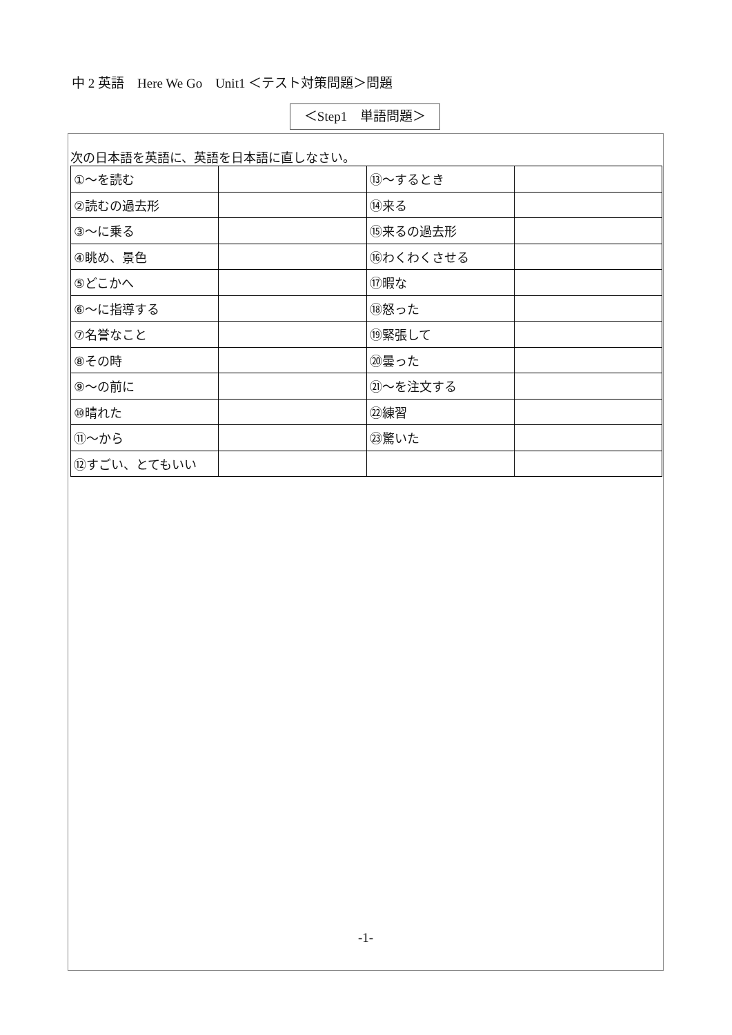中 2 英語　Here We Go　Unit1 ＜テスト対策問題＞問題
＜Step1　単語問題＞
次の日本語を英語に、英語を日本語に直しなさい。
| ①～を読む | | ⑬～するとき | |
| ②読むの過去形 | | ⑭来る | |
| ③～に乗る | | ⑮来るの過去形 | |
| ④眺め、景色 | | ⑯わくわくさせる | |
| ⑤どこかへ | | ⑰暇な | |
| ⑥～に指導する | | ⑱怒った | |
| ⑦名誉なこと | | ⑲緊張して | |
| ⑧その時 | | ⑳曇った | |
| ⑨～の前に | | ㉑～を注文する | |
| ⑩晴れた | | ㉒練習 | |
| ⑪～から | | ㉓驚いた | |
| ⑫すごい、とてもいい | | | |
-1-